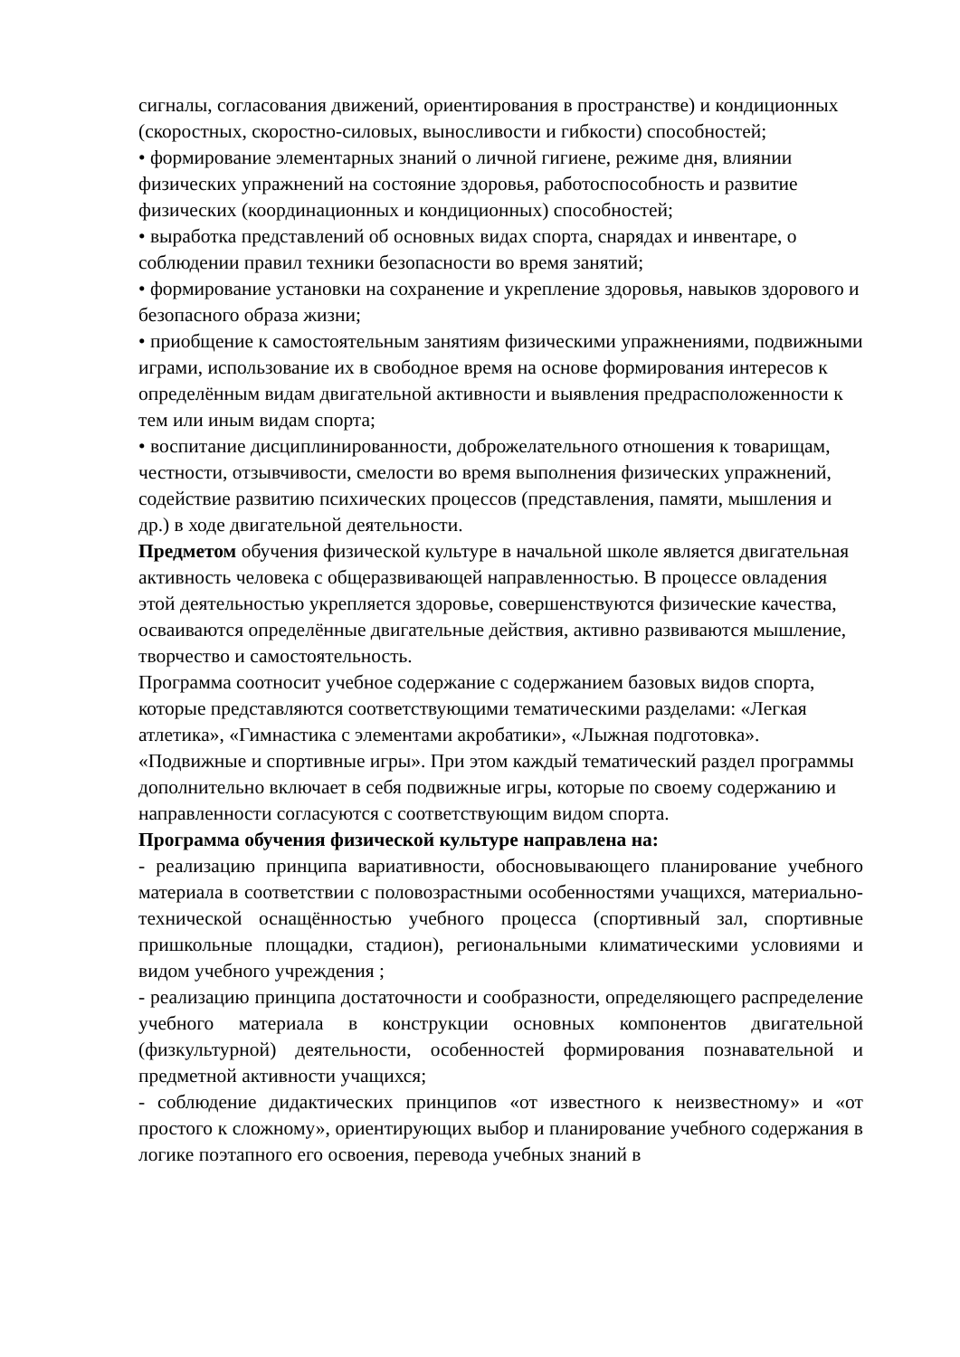сигналы, согласования движений, ориентирования в пространстве) и кондиционных (скоростных, скоростно-силовых, выносливости и гибкости) способностей;
• формирование элементарных знаний о личной гигиене, режиме дня, влиянии физических упражнений на состояние здоровья, работоспособность и развитие физических (координационных и кондиционных) способностей;
• выработка представлений об основных видах спорта, снарядах и инвентаре, о соблюдении правил техники безопасности во время занятий;
• формирование установки на сохранение и укрепление здоровья, навыков здорового и безопасного образа жизни;
• приобщение к самостоятельным занятиям физическими упражнениями, подвижными играми, использование их в свободное время на основе формирования интересов к определённым видам двигательной активности и выявления предрасположенности к тем или иным видам спорта;
• воспитание дисциплинированности, доброжелательного отношения к товарищам, честности, отзывчивости, смелости во время выполнения физических упражнений, содействие развитию психических процессов (представления, памяти, мышления и др.) в ходе двигательной деятельности.
Предметом обучения физической культуре в начальной школе является двигательная активность человека с общеразвивающей направленностью. В процессе овладения этой деятельностью укрепляется здоровье, совершенствуются физические качества, осваиваются определённые двигательные действия, активно развиваются мышление, творчество и самостоятельность.
Программа соотносит учебное содержание с содержанием базовых видов спорта, которые представляются соответствующими тематическими разделами: «Легкая атлетика», «Гимнастика с элементами акробатики», «Лыжная подготовка». «Подвижные и спортивные игры». При этом каждый тематический раздел программы дополнительно включает в себя подвижные игры, которые по своему содержанию и направленности согласуются с соответствующим видом спорта.
Программа обучения физической культуре направлена на:
- реализацию принципа вариативности, обосновывающего планирование учебного материала в соответствии с половозрастными особенностями учащихся, материально-технической оснащённостью учебного процесса (спортивный зал, спортивные пришкольные площадки, стадион), региональными климатическими условиями и видом учебного учреждения ;
- реализацию принципа достаточности и сообразности, определяющего распределение учебного материала в конструкции основных компонентов двигательной (физкультурной) деятельности, особенностей формирования познавательной и предметной активности учащихся;
- соблюдение дидактических принципов «от известного к неизвестному» и «от простого к сложному», ориентирующих выбор и планирование учебного содержания в логике поэтапного его освоения, перевода учебных знаний в